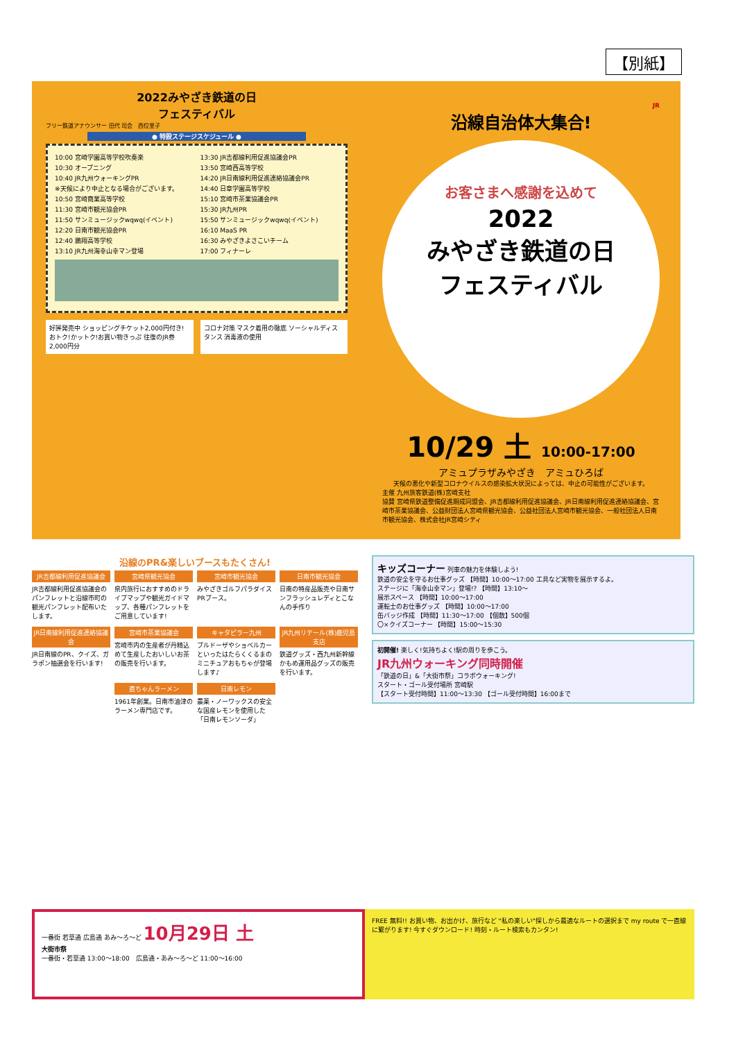【別紙】
2022みやざき鉄道の日
フェスティバル
フリー鉄道アナウンサー 田代 司会　西位里子
● 特設ステージスケジュール ●
10:00 宮崎学園高等学校吹奏楽
10:30 オープニング
10:40 JR九州ウォーキングPR
※天候により中止となる場合がございます。
10:50 宮崎商業高等学校
11:30 宮崎市観光協会PR
11:50 サンミュージックwqwq(イベント)
12:20 日南市観光協会PR
12:40 鵬翔高等学校
13:10 JR九州海幸山幸マン登場
13:30 JR吉都線利用促進協議会PR
13:50 宮崎西高等学校
14:20 JR日南線利用促進連絡協議会PR
14:40 日章学園高等学校
15:10 宮崎市茶業協議会PR
15:30 JR九州PR
15:50 サンミュージックwqwq(イベント)
16:10 MaaS PR
16:30 みやざきよさこいチーム
17:00 フィナーレ
好評発売中 ショッピングチケット2,000円付き! おトク!かットク!お買い物きっぷ 往復のJR券 2,000円分
コロナ対策 マスク着用の徹底 ソーシャルディスタンス 消毒液の使用
JR
沿線自治体大集合!
お客さまへ感謝を込めて
2022
みやざき鉄道の日
フェスティバル
10/29 土 10:00-17:00
アミュプラザみやざき　アミュひろば
天候の悪化や新型コロナウイルスの感染拡大状況によっては、中止の可能性がございます。
主催 九州旅客鉄道(株)宮崎支社
協賛 宮崎県鉄道整備促進期成同盟会、JR吉都線利用促進協議会、JR日南線利用促進連絡協議会、宮崎市茶業協議会、公益財団法人宮崎県観光協会、公益社団法人宮崎市観光協会、一般社団法人日南市観光協会、株式会社JR宮崎シティ
沿線のPR&楽しいブースもたくさん!
JR吉都線利用促進協議会
JR吉都線利用促進協議会のパンフレットと沿線市町の観光パンフレット配布いたします。
宮崎県観光協会
県内旅行におすすめのドライブマップや観光ガイドマップ、各種パンフレットをご用意しています!
宮崎市観光協会
みやざきゴルフパラダイスPRブース。
日南市観光協会
日南の特産品販売や日南サンフラッシュレディとこなんの手作り
JR日南線利用促進連絡協議会
JR日南線のPR、クイズ、ガラポン抽選会を行います!
宮崎市茶業協議会
宮崎市内の生産者が丹精込めて生産したおいしいお茶の販売を行います。
キャタピラー九州
ブルドーザやショベルカーといったはたらくくるまのミニチュアおもちゃが登場します♪
JR九州リテール(株)鹿児島支店
鉄道グッズ・西九州新幹線かもめ運用品グッズの販売を行います。
直ちゃんラーメン
1961年創業。日南市油津のラーメン専門店です。
日南レモン
農薬・ノーワックスの安全な国産レモンを使用した「日南レモンソーダ」
キッズコーナー 列車の魅力を体験しよう!
鉄道の安全を守るお仕事グッズ 【時間】10:00〜17:00 工具など実物を展示するよ。
ステージに「海幸山幸マン」登場!? 【時間】13:10〜
展示スペース 【時間】10:00〜17:00
運転士のお仕事グッズ 【時間】10:00〜17:00
缶バッジ作成 【時間】11:30〜17:00 【個数】500個
〇×クイズコーナー 【時間】15:00〜15:30
初開催! 楽しく!気持ちよく!駅の周りを歩こう。
JR九州ウォーキング同時開催
「鉄道の日」&「大街市祭」コラボウォーキング!
スタート・ゴール受付場所 宮崎駅
【スタート受付時間】11:00〜13:30 【ゴール受付時間】16:00まで
一番街 若草通 広島通 あみ〜ろ〜ど 10月29日 土
大街市祭
一番街・若草通 13:00〜18:00　広島通・あみ〜ろ〜ど 11:00〜16:00
FREE 無料!! お買い物、お出かけ、旅行など "私の楽しい"探しから最適なルートの選択まで my route で一直線に繋がります! 今すぐダウンロード! 時刻・ルート検索もカンタン!